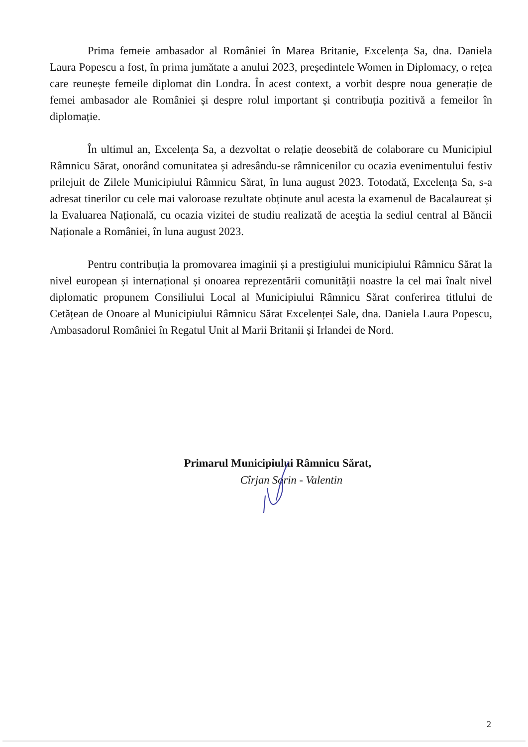Prima femeie ambasador al României în Marea Britanie, Excelența Sa, dna. Daniela Laura Popescu a fost, în prima jumătate a anului 2023, președintele Women in Diplomacy, o rețea care reunește femeile diplomat din Londra. În acest context, a vorbit despre noua generație de femei ambasador ale României și despre rolul important și contribuția pozitivă a femeilor în diplomație.
În ultimul an, Excelența Sa, a dezvoltat o relație deosebită de colaborare cu Municipiul Râmnicu Sărat, onorând comunitatea și adresându-se râmnicenilor cu ocazia evenimentului festiv prilejuit de Zilele Municipiului Râmnicu Sărat, în luna august 2023. Totodată, Excelența Sa, s-a adresat tinerilor cu cele mai valoroase rezultate obținute anul acesta la examenul de Bacalaureat și la Evaluarea Națională, cu ocazia vizitei de studiu realizată de aceştia la sediul central al Băncii Naționale a României, în luna august 2023.
Pentru contribuția la promovarea imaginii și a prestigiului municipiului Râmnicu Sărat la nivel european și internațional și onoarea reprezentării comunității noastre la cel mai înalt nivel diplomatic propunem Consiliului Local al Municipiului Râmnicu Sărat conferirea titlului de Cetățean de Onoare al Municipiului Râmnicu Sărat Excelenței Sale, dna. Daniela Laura Popescu, Ambasadorul României în Regatul Unit al Marii Britanii și Irlandei de Nord.
Primarul Municipiului Râmnicu Sărat,
Cîrjan Sorin - Valentin
2